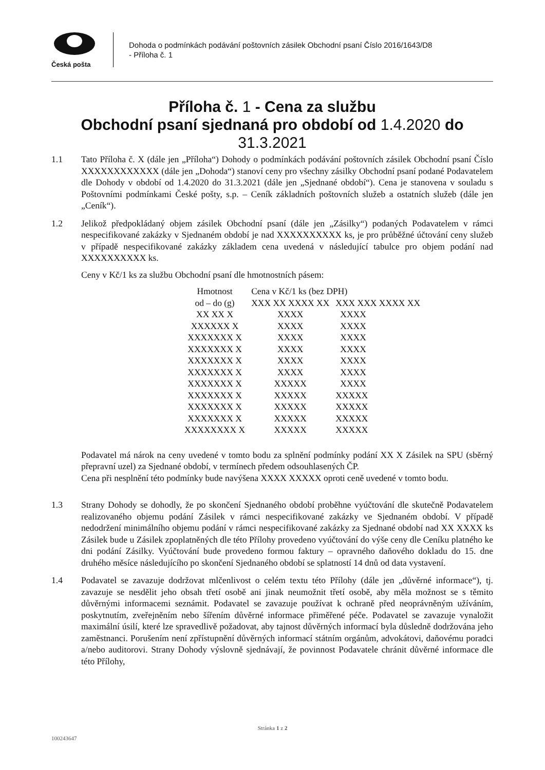Česká pošta
Dohoda o podmínkách podávání poštovních zásilek Obchodní psaní Číslo 2016/1643/D8
- Příloha č. 1
Příloha č. 1 - Cena za službu
Obchodní psaní sjednaná pro období od 1.4.2020 do
31.3.2021
1.1 Tato Příloha č. X (dále jen „Příloha“) Dohody o podmínkách podávání poštovních zásilek Obchodní psaní Číslo XXXXXXXXXXXX (dále jen „Dohoda“) stanoví ceny pro všechny zásilky Obchodní psaní podané Podavatelem dle Dohody v období od 1.4.2020 do 31.3.2021 (dále jen „Sjednané období“). Cena je stanovena v souladu s Poštovními podmínkami České pošty, s.p. – Ceník základních poštovních služeb a ostatních služeb (dále jen „Ceník“).
1.2 Jelikož předpokládaný objem zásilek Obchodní psaní (dále jen „Zásilky“) podaných Podavatelem v rámci nespecifikované zakázky v Sjednaném období je nad XXXXXXXXXX ks, je pro průběžné účtování ceny služeb v případě nespecifikované zakázky základem cena uvedená v následující tabulce pro objem podání nad XXXXXXXXXX ks.
Ceny v Kč/1 ks za službu Obchodní psaní dle hmotnostních pásem:
| Hmotnost | Cena v Kč/1 ks (bez DPH) | |
| --- | --- | --- |
| od – do (g) | XXX XX XXXX XX | XXX XXX XXXX XX |
| XX XX X | XXXX | XXXX |
| XXXXXX X | XXXX | XXXX |
| XXXXXXX X | XXXX | XXXX |
| XXXXXXX X | XXXX | XXXX |
| XXXXXXX X | XXXX | XXXX |
| XXXXXXX X | XXXX | XXXX |
| XXXXXXX X | XXXXX | XXXX |
| XXXXXXX X | XXXXX | XXXXX |
| XXXXXXX X | XXXXX | XXXXX |
| XXXXXXX X | XXXXX | XXXXX |
| XXXXXXXX X | XXXXX | XXXXX |
Podavatel má nárok na ceny uvedené v tomto bodu za splnění podmínky podání XX X Zásilek na SPU (sběrný přepravní uzel) za Sjednané období, v termínech předem odsouhlasených ČP.
Cena při nesplnění této podmínky bude navýšena XXXX XXXXX oproti ceně uvedené v tomto bodu.
1.3 Strany Dohody se dohodly, že po skončení Sjednaného období proběhne vyúčtování dle skutečně Podavatelem realizovaného objemu podání Zásilek v rámci nespecifikované zakázky ve Sjednaném období. V případě nedodržení minimálního objemu podání v rámci nespecifikované zakázky za Sjednané období nad XX XXXX ks Zásilek bude u Zásilek zpoplatněných dle této Přílohy provedeno vyúčtování do výše ceny dle Ceníku platného ke dni podání Zásilky. Vyúčtování bude provedeno formou faktury – opravného daňového dokladu do 15. dne druhého měsíce následujícího po skončení Sjednaného období se splatností 14 dnů od data vystavení.
1.4 Podavatel se zavazuje dodržovat mlčenlivost o celém textu této Přílohy (dále jen „důvěrné informace“), tj. zavazuje se nesdělit jeho obsah třetí osobě ani jinak neumožnit třetí osobě, aby měla možnost se s těmito důvěrnými informacemi seznámit. Podavatel se zavazuje používat k ochraně před neoprávněným užíváním, poskytnutím, zveřejněním nebo šířením důvěrné informace přiměřené péče. Podavatel se zavazuje vynaložit maximální úsilí, které lze spravedlivě požadovat, aby tajnost důvěrných informací byla důsledně dodržována jeho zaměstnanci. Porušením není zpřístupnění důvěrných informací státním orgánům, advokátovi, daňovému poradci a/nebo auditorovi. Strany Dohody výslovně sjednávají, že povinnost Podavatele chránit důvěrné informace dle této Přílohy,
Stránka 1 z 2
100243647